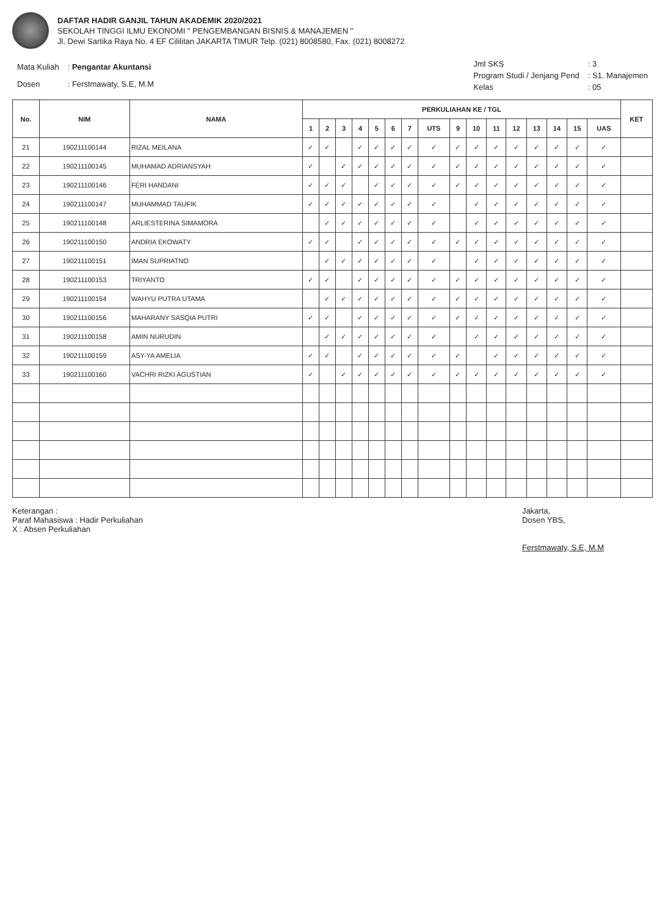DAFTAR HADIR GANJIL TAHUN AKADEMIK 2020/2021
SEKOLAH TINGGI ILMU EKONOMI " PENGEMBANGAN BISNIS & MANAJEMEN "
Jl. Dewi Sartika Raya No. 4 EF Cililitan JAKARTA TIMUR Telp. (021) 8008580, Fax. (021) 8008272
| Mata Kuliah | : Pengantar Akuntansi |
| Dosen | : Ferstmawaty, S.E, M.M |
| Jml SKS | : 3 |
| Program Studi / Jenjang Pend | : S1. Manajemen |
| Kelas | : 05 |
| No. | NIM | NAMA | PERKULIAHAN KE / TGL | | | | | | | | | | | | | | | | KET |
| --- | --- | --- | --- | --- | --- | --- | --- | --- | --- | --- | --- | --- | --- | --- | --- | --- | --- | --- | --- |
| | | | 1 | 2 | 3 | 4 | 5 | 6 | 7 | UTS | 9 | 10 | 11 | 12 | 13 | 14 | 15 | UAS | |
| 21 | 190211100144 | RIZAL MEILANA | ✓ | ✓ | | ✓ | ✓ | ✓ | ✓ | ✓ | ✓ | ✓ | ✓ | ✓ | ✓ | ✓ | ✓ | ✓ | |
| 22 | 190211100145 | MUHAMAD ADRIANSYAH | ✓ | | ✓ | ✓ | ✓ | ✓ | ✓ | ✓ | ✓ | ✓ | ✓ | ✓ | ✓ | ✓ | ✓ | ✓ | |
| 23 | 190211100146 | FERI HANDANI | ✓ | ✓ | ✓ | | ✓ | ✓ | ✓ | ✓ | ✓ | ✓ | ✓ | ✓ | ✓ | ✓ | ✓ | ✓ | |
| 24 | 190211100147 | MUHAMMAD TAUFIK | ✓ | ✓ | ✓ | ✓ | ✓ | ✓ | ✓ | ✓ | | ✓ | ✓ | ✓ | ✓ | ✓ | ✓ | ✓ | |
| 25 | 190211100148 | ARLIESTERINA SIMAMORA | | ✓ | ✓ | ✓ | ✓ | ✓ | ✓ | ✓ | | ✓ | ✓ | ✓ | ✓ | ✓ | ✓ | ✓ | |
| 26 | 190211100150 | ANDRIA EKOWATY | ✓ | ✓ | | ✓ | ✓ | ✓ | ✓ | ✓ | ✓ | ✓ | ✓ | ✓ | ✓ | ✓ | ✓ | ✓ | |
| 27 | 190211100151 | IMAN SUPRIATNO | | ✓ | ✓ | ✓ | ✓ | ✓ | ✓ | ✓ | | ✓ | ✓ | ✓ | ✓ | ✓ | ✓ | ✓ | |
| 28 | 190211100153 | TRIYANTO | ✓ | ✓ | | ✓ | ✓ | ✓ | ✓ | ✓ | ✓ | ✓ | ✓ | ✓ | ✓ | ✓ | ✓ | ✓ | |
| 29 | 190211100154 | WAHYU PUTRA UTAMA | | ✓ | ✓ | ✓ | ✓ | ✓ | ✓ | ✓ | ✓ | ✓ | ✓ | ✓ | ✓ | ✓ | ✓ | ✓ | |
| 30 | 190211100156 | MAHARANY SASQIA PUTRI | ✓ | ✓ | | ✓ | ✓ | ✓ | ✓ | ✓ | ✓ | ✓ | ✓ | ✓ | ✓ | ✓ | ✓ | ✓ | |
| 31 | 190211100158 | AMIN NURUDIN | | ✓ | ✓ | ✓ | ✓ | ✓ | ✓ | ✓ | | ✓ | ✓ | ✓ | ✓ | ✓ | ✓ | ✓ | |
| 32 | 190211100159 | ASY-YA AMELIA | ✓ | ✓ | | ✓ | ✓ | ✓ | ✓ | ✓ | ✓ | | ✓ | ✓ | ✓ | ✓ | ✓ | ✓ | |
| 33 | 190211100160 | VACHRI RIZKI AGUSTIAN | ✓ | | ✓ | ✓ | ✓ | ✓ | ✓ | ✓ | ✓ | ✓ | ✓ | ✓ | ✓ | ✓ | ✓ | ✓ | |
Keterangan :
Paraf Mahasiswa : Hadir Perkuliahan
X : Absen Perkuliahan
Jakarta,
Dosen YBS,
Ferstmawaty, S.E, M.M